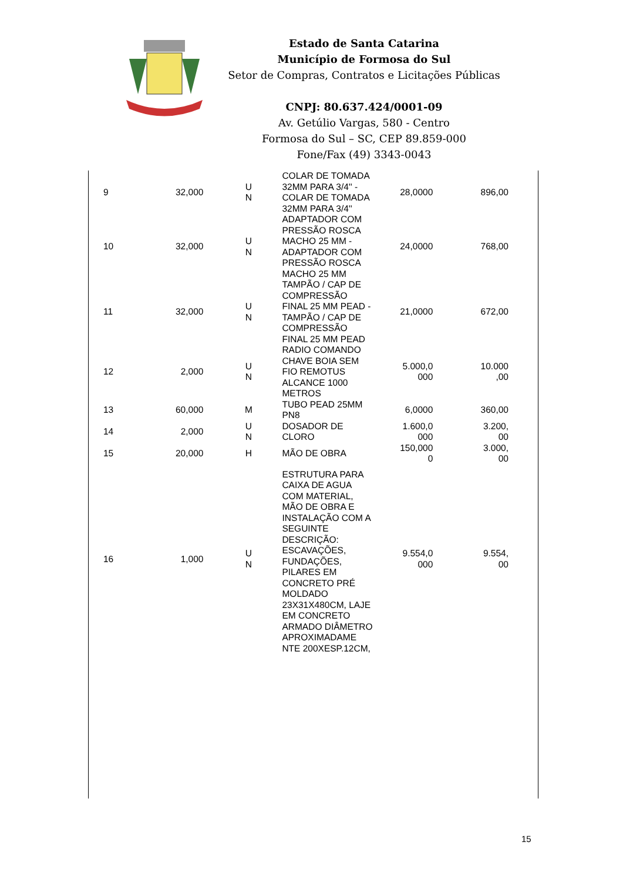Estado de Santa Catarina
Município de Formosa do Sul
Setor de Compras, Contratos e Licitações Públicas
CNPJ: 80.637.424/0001-09
Av. Getúlio Vargas, 580 - Centro
Formosa do Sul – SC, CEP 89.859-000
Fone/Fax (49) 3343-0043
| 9 | 32,000 | U N | COLAR DE TOMADA 32MM PARA 3/4'' - COLAR DE TOMADA 32MM PARA 3/4'' | 28,0000 | 896,00 |
| 10 | 32,000 | U N | ADAPTADOR COM PRESSÃO ROSCA MACHO 25 MM - ADAPTADOR COM PRESSÃO ROSCA MACHO 25 MM | 24,0000 | 768,00 |
| 11 | 32,000 | U N | TAMPÃO / CAP DE COMPRESSÃO FINAL 25 MM PEAD - TAMPÃO / CAP DE COMPRESSÃO FINAL 25 MM PEAD | 21,0000 | 672,00 |
| 12 | 2,000 | U N | RADIO COMANDO CHAVE BOIA SEM FIO REMOTUS ALCANCE 1000 METROS | 5.000,0 000 | 10.000 ,00 |
| 13 | 60,000 | M | TUBO PEAD 25MM PN8 | 6,0000 | 360,00 |
| 14 | 2,000 | U N | DOSADOR DE CLORO | 1.600,0 000 | 3.200, 00 |
| 15 | 20,000 | H | MÃO DE OBRA | 150,000 0 | 3.000, 00 |
| 16 | 1,000 | U N | ESTRUTURA PARA CAIXA DE AGUA COM MATERIAL, MÃO DE OBRA E INSTALAÇÃO COM A SEGUINTE DESCRIÇÃO: ESCAVAÇÕES, FUNDAÇÕES, PILARES EM CONCRETO PRÉ MOLDADO 23X31X480CM, LAJE EM CONCRETO ARMADO DIÂMETRO APROXIMADAME NTE 200XESP.12CM, | 9.554,0 000 | 9.554, 00 |
15